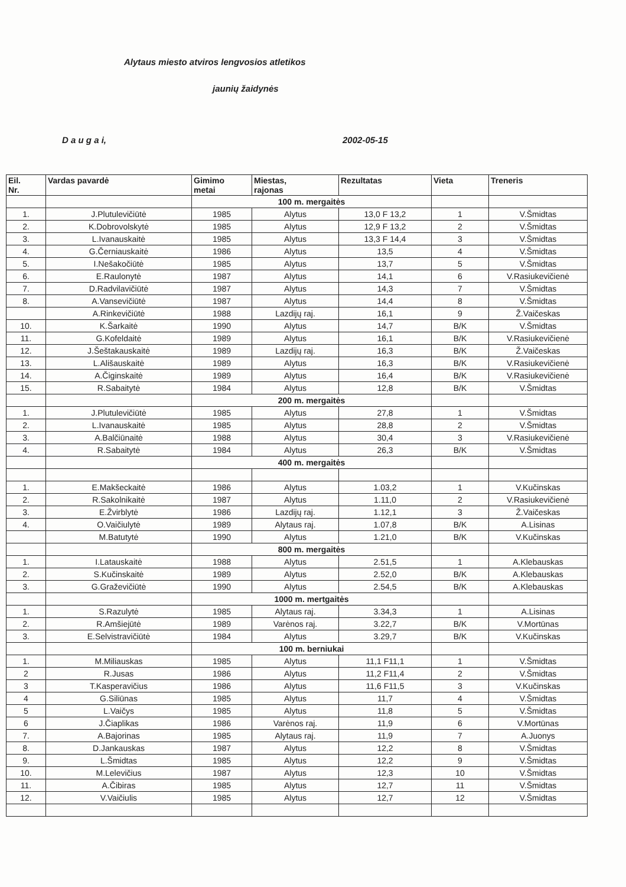Alytaus miesto atviros lengvosios atletikos
jaunių žaidynės
D a u g a i, 2002-05-15
| Eil. Nr. | Vardas pavardė | Gimimo metai | Miestas, rajonas | Rezultatas | Vieta | Treneris |
| --- | --- | --- | --- | --- | --- | --- |
| | | 100 m. mergaitės | | | | |
| 1. | J.Plutulevičiūtė | 1985 | Alytus | 13,0 F 13,2 | 1 | V.Šmidtas |
| 2. | K.Dobrovolskytė | 1985 | Alytus | 12,9 F 13,2 | 2 | V.Šmidtas |
| 3. | L.Ivanauskaitė | 1985 | Alytus | 13,3 F 14,4 | 3 | V.Šmidtas |
| 4. | G.Černiauskaitė | 1986 | Alytus | 13,5 | 4 | V.Šmidtas |
| 5. | I.Nešakočiūtė | 1985 | Alytus | 13,7 | 5 | V.Šmidtas |
| 6. | E.Raulonytė | 1987 | Alytus | 14,1 | 6 | V.Rasiukevičienė |
| 7. | D.Radvilavičiūtė | 1987 | Alytus | 14,3 | 7 | V.Šmidtas |
| 8. | A.Vansevičiūtė | 1987 | Alytus | 14,4 | 8 | V.Šmidtas |
| | A.Rinkevičiūtė | 1988 | Lazdijų raj. | 16,1 | 9 | Ž.Vaičeskas |
| 10. | K.Šarkaitė | 1990 | Alytus | 14,7 | B/K | V.Šmidtas |
| 11. | G.Kofeldaitė | 1989 | Alytus | 16,1 | B/K | V.Rasiukevičienė |
| 12. | J.Šeštakauskaitė | 1989 | Lazdijų raj. | 16,3 | B/K | Ž.Vaičeskas |
| 13. | L.Ališauskaitė | 1989 | Alytus | 16,3 | B/K | V.Rasiukevičienė |
| 14. | A.Čiginskaitė | 1989 | Alytus | 16,4 | B/K | V.Rasiukevičienė |
| 15. | R.Sabaitytė | 1984 | Alytus | 12,8 | B/K | V.Šmidtas |
| | | 200 m. mergaitės | | | | |
| 1. | J.Plutulevičiūtė | 1985 | Alytus | 27,8 | 1 | V.Šmidtas |
| 2. | L.Ivanauskaitė | 1985 | Alytus | 28,8 | 2 | V.Šmidtas |
| 3. | A.Balčiūnaitė | 1988 | Alytus | 30,4 | 3 | V.Rasiukevičienė |
| 4. | R.Sabaitytė | 1984 | Alytus | 26,3 | B/K | V.Šmidtas |
| | | 400 m. mergaitės | | | | |
| 1. | E.Makšeckaitė | 1986 | Alytus | 1.03,2 | 1 | V.Kučinskas |
| 2. | R.Sakolnikaitė | 1987 | Alytus | 1.11,0 | 2 | V.Rasiukevičienė |
| 3. | E.Žvirblytė | 1986 | Lazdijų raj. | 1.12,1 | 3 | Ž.Vaičeskas |
| 4. | O.Vaičiulytė | 1989 | Alytaus raj. | 1.07,8 | B/K | A.Lisinas |
| | M.Batutytė | 1990 | Alytus | 1.21,0 | B/K | V.Kučinskas |
| | | 800 m. mergaitės | | | | |
| 1. | I.Latauskaitė | 1988 | Alytus | 2.51,5 | 1 | A.Klebauskas |
| 2. | S.Kučinskaitė | 1989 | Alytus | 2.52,0 | B/K | A.Klebauskas |
| 3. | G.Graževičiūtė | 1990 | Alytus | 2.54,5 | B/K | A.Klebauskas |
| | | 1000 m. mertgaitės | | | | |
| 1. | S.Razulytė | 1985 | Alytaus raj. | 3.34,3 | 1 | A.Lisinas |
| 2. | R.Amšiejūtė | 1989 | Varėnos raj. | 3.22,7 | B/K | V.Mortūnas |
| 3. | E.Selvistravičiūtė | 1984 | Alytus | 3.29,7 | B/K | V.Kučinskas |
| | | 100 m. berniukai | | | | |
| 1. | M.Miliauskas | 1985 | Alytus | 11,1 F11,1 | 1 | V.Šmidtas |
| 2 | R.Jusas | 1986 | Alytus | 11,2 F11,4 | 2 | V.Šmidtas |
| 3 | T.Kasperavičius | 1986 | Alytus | 11,6 F11,5 | 3 | V.Kučinskas |
| 4 | G.Siliūnas | 1985 | Alytus | 11,7 | 4 | V.Šmidtas |
| 5 | L.Vaičys | 1985 | Alytus | 11,8 | 5 | V.Šmidtas |
| 6 | J.Čiaplikas | 1986 | Varėnos raj. | 11,9 | 6 | V.Mortūnas |
| 7. | A.Bajorinas | 1985 | Alytaus raj. | 11,9 | 7 | A.Juonys |
| 8. | D.Jankauskas | 1987 | Alytus | 12,2 | 8 | V.Šmidtas |
| 9. | L.Šmidtas | 1985 | Alytus | 12,2 | 9 | V.Šmidtas |
| 10. | M.Lelevičius | 1987 | Alytus | 12,3 | 10 | V.Šmidtas |
| 11. | A.Čibiras | 1985 | Alytus | 12,7 | 11 | V.Šmidtas |
| 12. | V.Vaičiulis | 1985 | Alytus | 12,7 | 12 | V.Šmidtas |